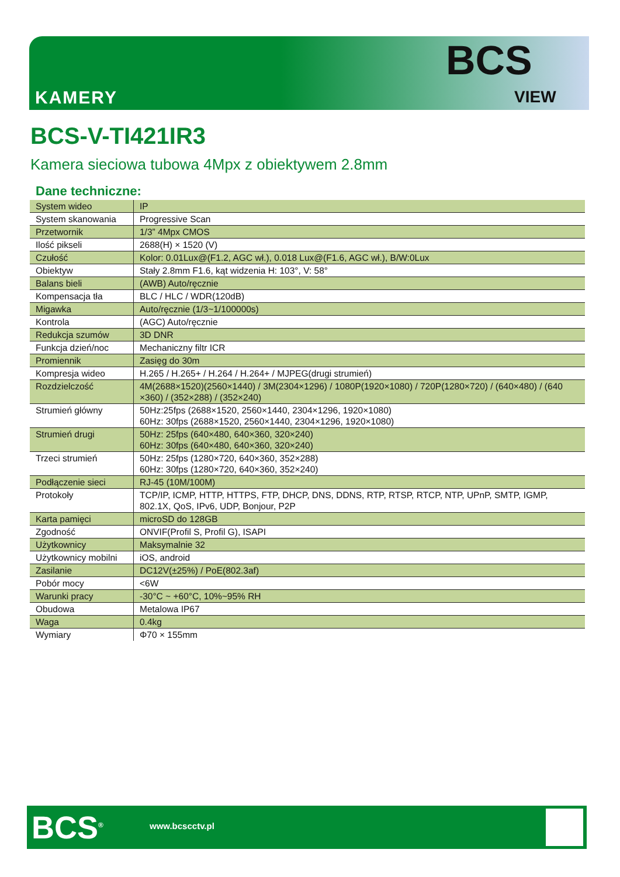KAMERY
BCS
VIEW
BCS-V-TI421IR3
Kamera sieciowa tubowa 4Mpx z obiektywem 2.8mm
Dane techniczne:
| System wideo | IP |
| System skanowania | Progressive Scan |
| Przetwornik | 1/3” 4Mpx CMOS |
| Ilość pikseli | 2688(H) × 1520 (V) |
| Czułość | Kolor: 0.01Lux@(F1.2, AGC wł.), 0.018 Lux@(F1.6, AGC wł.), B/W:0Lux |
| Obiektyw | Stały 2.8mm F1.6, kąt widzenia H: 103°, V: 58° |
| Balans bieli | (AWB) Auto/ręcznie |
| Kompensacja tła | BLC / HLC / WDR(120dB) |
| Migawka | Auto/ręcznie (1/3~1/100000s) |
| Kontrola | (AGC) Auto/ręcznie |
| Redukcja szumów | 3D DNR |
| Funkcja dzień/noc | Mechaniczny filtr ICR |
| Promiennik | Zasięg do 30m |
| Kompresja wideo | H.265 / H.265+ / H.264 / H.264+ / MJPEG(drugi strumień) |
| Rozdzielczość | 4M(2688×1520)(2560×1440) / 3M(2304×1296) / 1080P(1920×1080) / 720P(1280×720) / (640×480) / (640 ×360) / (352×288) / (352×240) |
| Strumień główny | 50Hz:25fps (2688×1520, 2560×1440, 2304×1296, 1920×1080) 60Hz: 30fps (2688×1520, 2560×1440, 2304×1296, 1920×1080) |
| Strumień drugi | 50Hz: 25fps (640×480, 640×360, 320×240) 60Hz: 30fps (640×480, 640×360, 320×240) |
| Trzeci strumień | 50Hz: 25fps (1280×720, 640×360, 352×288) 60Hz: 30fps (1280×720, 640×360, 352×240) |
| Podłączenie sieci | RJ-45 (10M/100M) |
| Protokoły | TCP/IP, ICMP, HTTP, HTTPS, FTP, DHCP, DNS, DDNS, RTP, RTSP, RTCP, NTP, UPnP, SMTP, IGMP, 802.1X, QoS, IPv6, UDP, Bonjour, P2P |
| Karta pamięci | microSD do 128GB |
| Zgodność | ONVIF(Profil S, Profil G), ISAPI |
| Użytkownicy | Maksymalnie 32 |
| Użytkownicy mobilni | iOS, android |
| Zasilanie | DC12V(±25%) / PoE(802.3af) |
| Pobór mocy | <6W |
| Warunki pracy | -30°C ~ +60°C, 10%~95% RH |
| Obudowa | Metalowa IP67 |
| Waga | 0.4kg |
| Wymiary | Φ70 × 155mm |
BCS<sup>®</sup> www.bcscctv.pl